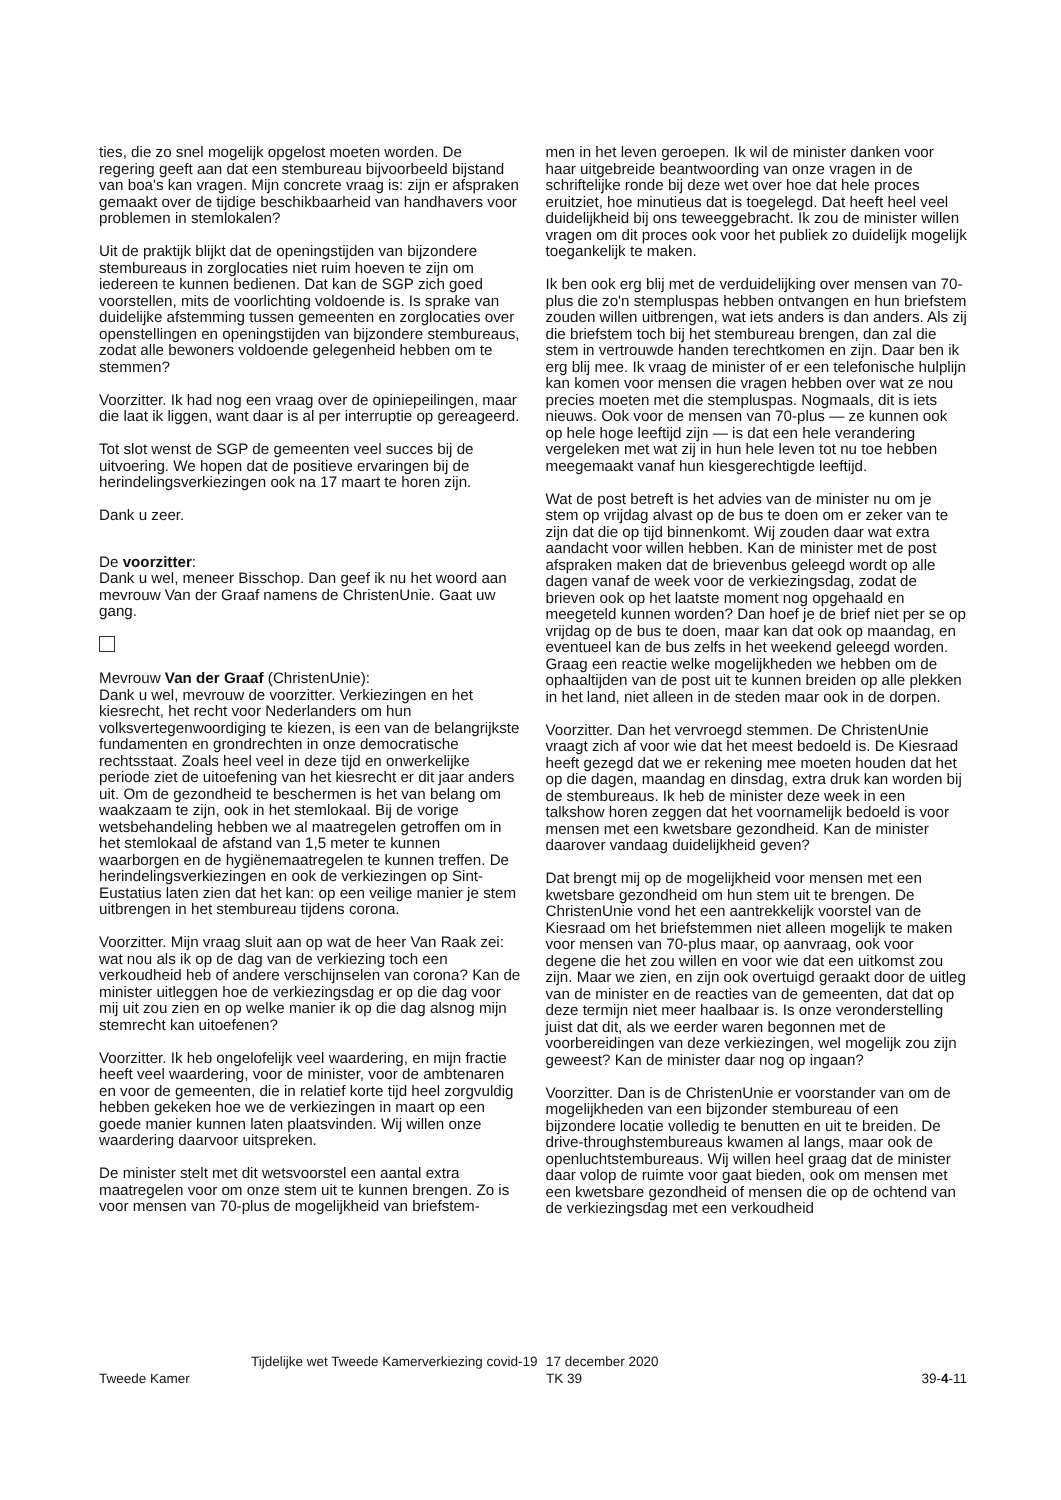ties, die zo snel mogelijk opgelost moeten worden. De regering geeft aan dat een stembureau bijvoorbeeld bijstand van boa's kan vragen. Mijn concrete vraag is: zijn er afspraken gemaakt over de tijdige beschikbaarheid van handhavers voor problemen in stemlokalen?
Uit de praktijk blijkt dat de openingstijden van bijzondere stembureaus in zorglocaties niet ruim hoeven te zijn om iedereen te kunnen bedienen. Dat kan de SGP zich goed voorstellen, mits de voorlichting voldoende is. Is sprake van duidelijke afstemming tussen gemeenten en zorglocaties over openstellingen en openingstijden van bijzondere stembureaus, zodat alle bewoners voldoende gelegenheid hebben om te stemmen?
Voorzitter. Ik had nog een vraag over de opiniepeilingen, maar die laat ik liggen, want daar is al per interruptie op gereageerd.
Tot slot wenst de SGP de gemeenten veel succes bij de uitvoering. We hopen dat de positieve ervaringen bij de herindelingsverkiezingen ook na 17 maart te horen zijn.
Dank u zeer.
De voorzitter:
Dank u wel, meneer Bisschop. Dan geef ik nu het woord aan mevrouw Van der Graaf namens de ChristenUnie. Gaat uw gang.
Mevrouw Van der Graaf (ChristenUnie):
Dank u wel, mevrouw de voorzitter. Verkiezingen en het kiesrecht, het recht voor Nederlanders om hun volksvertegenwoordiging te kiezen, is een van de belangrijkste fundamenten en grondrechten in onze democratische rechtsstaat. Zoals heel veel in deze tijd en onwerkelijke periode ziet de uitoefening van het kiesrecht er dit jaar anders uit. Om de gezondheid te beschermen is het van belang om waakzaam te zijn, ook in het stemlokaal. Bij de vorige wetsbehandeling hebben we al maatregelen getroffen om in het stemlokaal de afstand van 1,5 meter te kunnen waarborgen en de hygiënemaatregelen te kunnen treffen. De herindelingsverkiezingen en ook de verkiezingen op Sint-Eustatius laten zien dat het kan: op een veilige manier je stem uitbrengen in het stembureau tijdens corona.
Voorzitter. Mijn vraag sluit aan op wat de heer Van Raak zei: wat nou als ik op de dag van de verkiezing toch een verkoudheid heb of andere verschijnselen van corona? Kan de minister uitleggen hoe de verkiezingsdag er op die dag voor mij uit zou zien en op welke manier ik op die dag alsnog mijn stemrecht kan uitoefenen?
Voorzitter. Ik heb ongelofelijk veel waardering, en mijn fractie heeft veel waardering, voor de minister, voor de ambtenaren en voor de gemeenten, die in relatief korte tijd heel zorgvuldig hebben gekeken hoe we de verkiezingen in maart op een goede manier kunnen laten plaatsvinden. Wij willen onze waardering daarvoor uitspreken.
De minister stelt met dit wetsvoorstel een aantal extra maatregelen voor om onze stem uit te kunnen brengen. Zo is voor mensen van 70-plus de mogelijkheid van briefstem-
men in het leven geroepen. Ik wil de minister danken voor haar uitgebreide beantwoording van onze vragen in de schriftelijke ronde bij deze wet over hoe dat hele proces eruitziet, hoe minutieus dat is toegelegd. Dat heeft heel veel duidelijkheid bij ons teweeggebracht. Ik zou de minister willen vragen om dit proces ook voor het publiek zo duidelijk mogelijk toegankelijk te maken.
Ik ben ook erg blij met de verduidelijking over mensen van 70-plus die zo'n stempluspas hebben ontvangen en hun briefstem zouden willen uitbrengen, wat iets anders is dan anders. Als zij die briefstem toch bij het stembureau brengen, dan zal die stem in vertrouwde handen terechtkomen en zijn. Daar ben ik erg blij mee. Ik vraag de minister of er een telefonische hulplijn kan komen voor mensen die vragen hebben over wat ze nou precies moeten met die stempluspas. Nogmaals, dit is iets nieuws. Ook voor de mensen van 70-plus — ze kunnen ook op hele hoge leeftijd zijn — is dat een hele verandering vergeleken met wat zij in hun hele leven tot nu toe hebben meegemaakt vanaf hun kiesgerechtigde leeftijd.
Wat de post betreft is het advies van de minister nu om je stem op vrijdag alvast op de bus te doen om er zeker van te zijn dat die op tijd binnenkomt. Wij zouden daar wat extra aandacht voor willen hebben. Kan de minister met de post afspraken maken dat de brievenbus geleegd wordt op alle dagen vanaf de week voor de verkiezingsdag, zodat de brieven ook op het laatste moment nog opgehaald en meegeteld kunnen worden? Dan hoef je de brief niet per se op vrijdag op de bus te doen, maar kan dat ook op maandag, en eventueel kan de bus zelfs in het weekend geleegd worden. Graag een reactie welke mogelijkheden we hebben om de ophaaltijden van de post uit te kunnen breiden op alle plekken in het land, niet alleen in de steden maar ook in de dorpen.
Voorzitter. Dan het vervroegd stemmen. De ChristenUnie vraagt zich af voor wie dat het meest bedoeld is. De Kiesraad heeft gezegd dat we er rekening mee moeten houden dat het op die dagen, maandag en dinsdag, extra druk kan worden bij de stembureaus. Ik heb de minister deze week in een talkshow horen zeggen dat het voornamelijk bedoeld is voor mensen met een kwetsbare gezondheid. Kan de minister daarover vandaag duidelijkheid geven?
Dat brengt mij op de mogelijkheid voor mensen met een kwetsbare gezondheid om hun stem uit te brengen. De ChristenUnie vond het een aantrekkelijk voorstel van de Kiesraad om het briefstemmen niet alleen mogelijk te maken voor mensen van 70-plus maar, op aanvraag, ook voor degene die het zou willen en voor wie dat een uitkomst zou zijn. Maar we zien, en zijn ook overtuigd geraakt door de uitleg van de minister en de reacties van de gemeenten, dat dat op deze termijn niet meer haalbaar is. Is onze veronderstelling juist dat dit, als we eerder waren begonnen met de voorbereidingen van deze verkiezingen, wel mogelijk zou zijn geweest? Kan de minister daar nog op ingaan?
Voorzitter. Dan is de ChristenUnie er voorstander van om de mogelijkheden van een bijzonder stembureau of een bijzondere locatie volledig te benutten en uit te breiden. De drive-throughstembureaus kwamen al langs, maar ook de openluchtstembureaus. Wij willen heel graag dat de minister daar volop de ruimte voor gaat bieden, ook om mensen met een kwetsbare gezondheid of mensen die op de ochtend van de verkiezingsdag met een verkoudheid
Tweede Kamer
Tijdelijke wet Tweede Kamerverkiezing covid-19
17 december 2020
TK 39
39-4-11